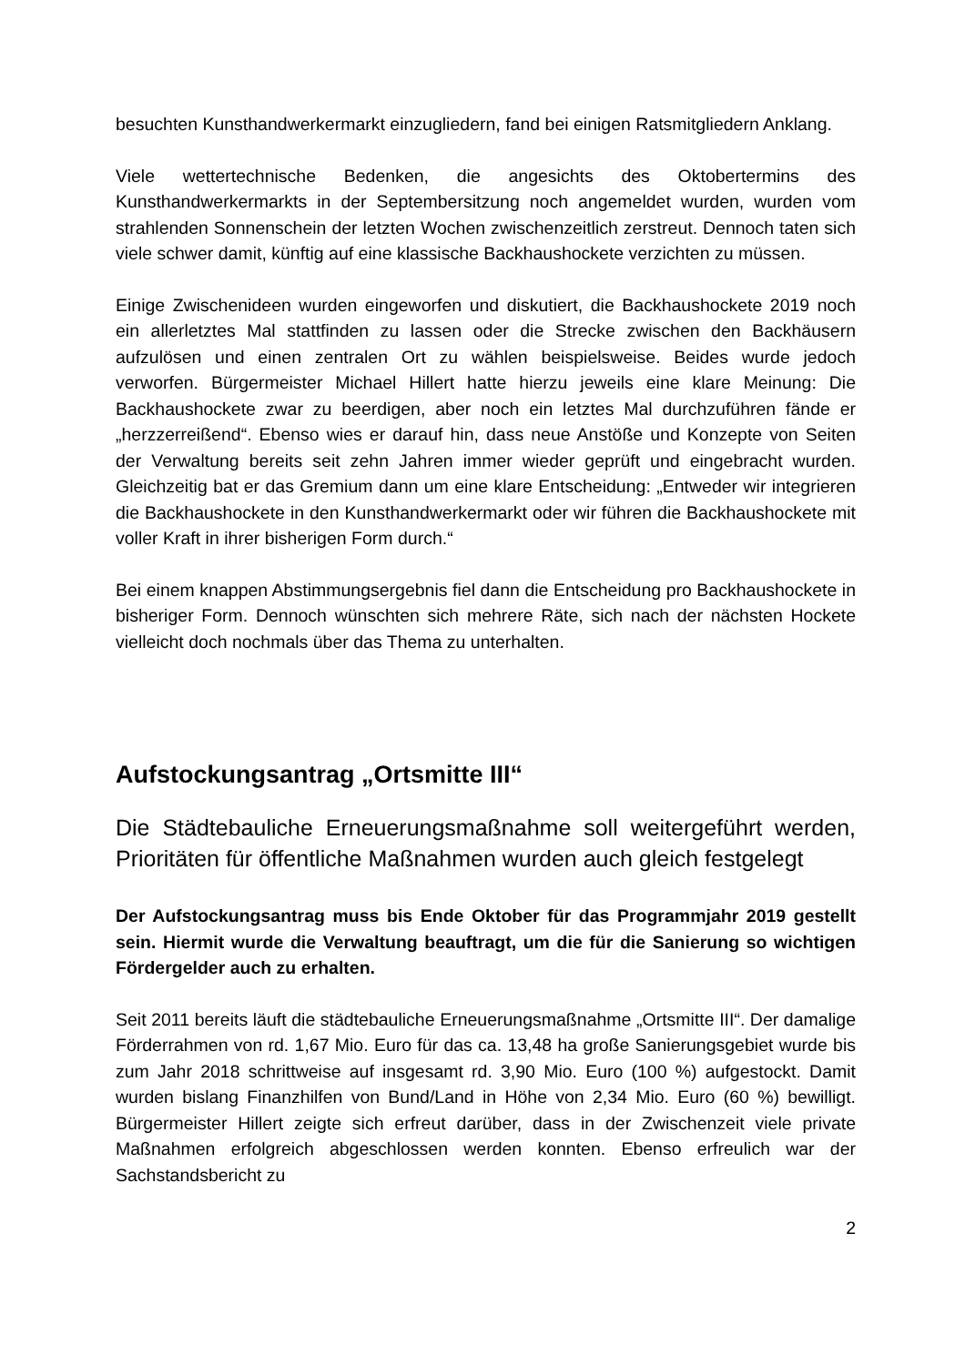besuchten Kunsthandwerkermarkt einzugliedern, fand bei einigen Ratsmitgliedern Anklang.
Viele wettertechnische Bedenken, die angesichts des Oktobertermins des Kunsthandwerkermarkts in der Septembersitzung noch angemeldet wurden, wurden vom strahlenden Sonnenschein der letzten Wochen zwischenzeitlich zerstreut. Dennoch taten sich viele schwer damit, künftig auf eine klassische Backhaushockete verzichten zu müssen.
Einige Zwischenideen wurden eingeworfen und diskutiert, die Backhaushockete 2019 noch ein allerletztes Mal stattfinden zu lassen oder die Strecke zwischen den Backhäusern aufzulösen und einen zentralen Ort zu wählen beispielsweise. Beides wurde jedoch verworfen. Bürgermeister Michael Hillert hatte hierzu jeweils eine klare Meinung: Die Backhaushockete zwar zu beerdigen, aber noch ein letztes Mal durchzuführen fände er „herzzerreißend“. Ebenso wies er darauf hin, dass neue Anstöße und Konzepte von Seiten der Verwaltung bereits seit zehn Jahren immer wieder geprüft und eingebracht wurden. Gleichzeitig bat er das Gremium dann um eine klare Entscheidung: „Entweder wir integrieren die Backhaushockete in den Kunsthandwerkermarkt oder wir führen die Backhaushockete mit voller Kraft in ihrer bisherigen Form durch.“
Bei einem knappen Abstimmungsergebnis fiel dann die Entscheidung pro Backhaushockete in bisheriger Form. Dennoch wünschten sich mehrere Räte, sich nach der nächsten Hockete vielleicht doch nochmals über das Thema zu unterhalten.
Aufstockungsantrag „Ortsmitte III“
Die Städtebauliche Erneuerungsmaßnahme soll weitergeführt werden, Prioritäten für öffentliche Maßnahmen wurden auch gleich festgelegt
Der Aufstockungsantrag muss bis Ende Oktober für das Programmjahr 2019 gestellt sein. Hiermit wurde die Verwaltung beauftragt, um die für die Sanierung so wichtigen Fördergelder auch zu erhalten.
Seit 2011 bereits läuft die städtebauliche Erneuerungsmaßnahme „Ortsmitte III“. Der damalige Förderrahmen von rd. 1,67 Mio. Euro für das ca. 13,48 ha große Sanierungsgebiet wurde bis zum Jahr 2018 schrittweise auf insgesamt rd. 3,90 Mio. Euro (100 %) aufgestockt. Damit wurden bislang Finanzhilfen von Bund/Land in Höhe von 2,34 Mio. Euro (60 %) bewilligt. Bürgermeister Hillert zeigte sich erfreut darüber, dass in der Zwischenzeit viele private Maßnahmen erfolgreich abgeschlossen werden konnten. Ebenso erfreulich war der Sachstandsbericht zu
2